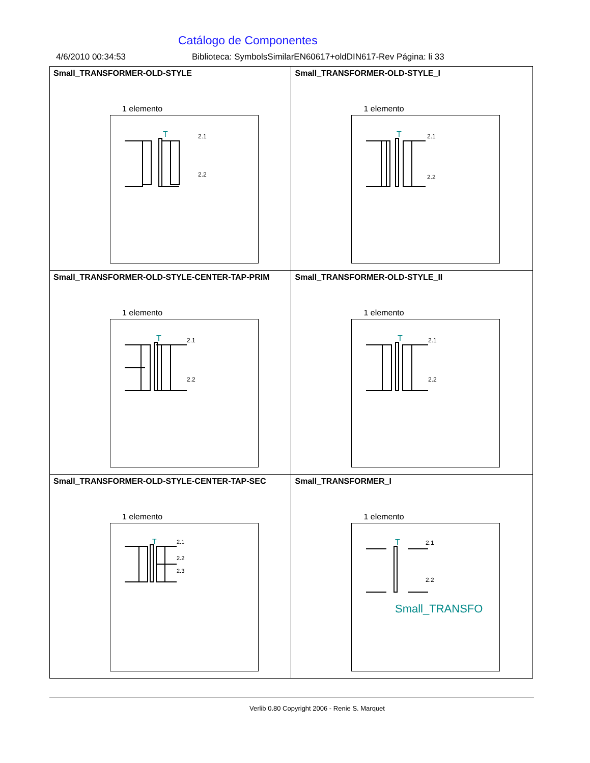Catálogo de Componentes
4/6/2010 00:34:53 Biblioteca: SymbolsSimilarEN60617+oldDIN617-Rev Página: li 33
| Small_TRANSFORMER-OLD-STYLE 1 elemento T 2.1 2.2 | Small_TRANSFORMER-OLD-STYLE_I 1 elemento T 2.1 2.2 |
| Small_TRANSFORMER-OLD-STYLE-CENTER-TAP-PRIM 1 elemento T 2.1 2.2 | Small_TRANSFORMER-OLD-STYLE_II 1 elemento T 2.1 2.2 |
| Small_TRANSFORMER-OLD-STYLE-CENTER-TAP-SEC 1 elemento T 2.1 2.2 2.3 | Small_TRANSFORMER_I 1 elemento T 2.1 2.2 Small_TRANSFO |
Verlib 0.80 Copyright 2006 - Renie S. Marquet